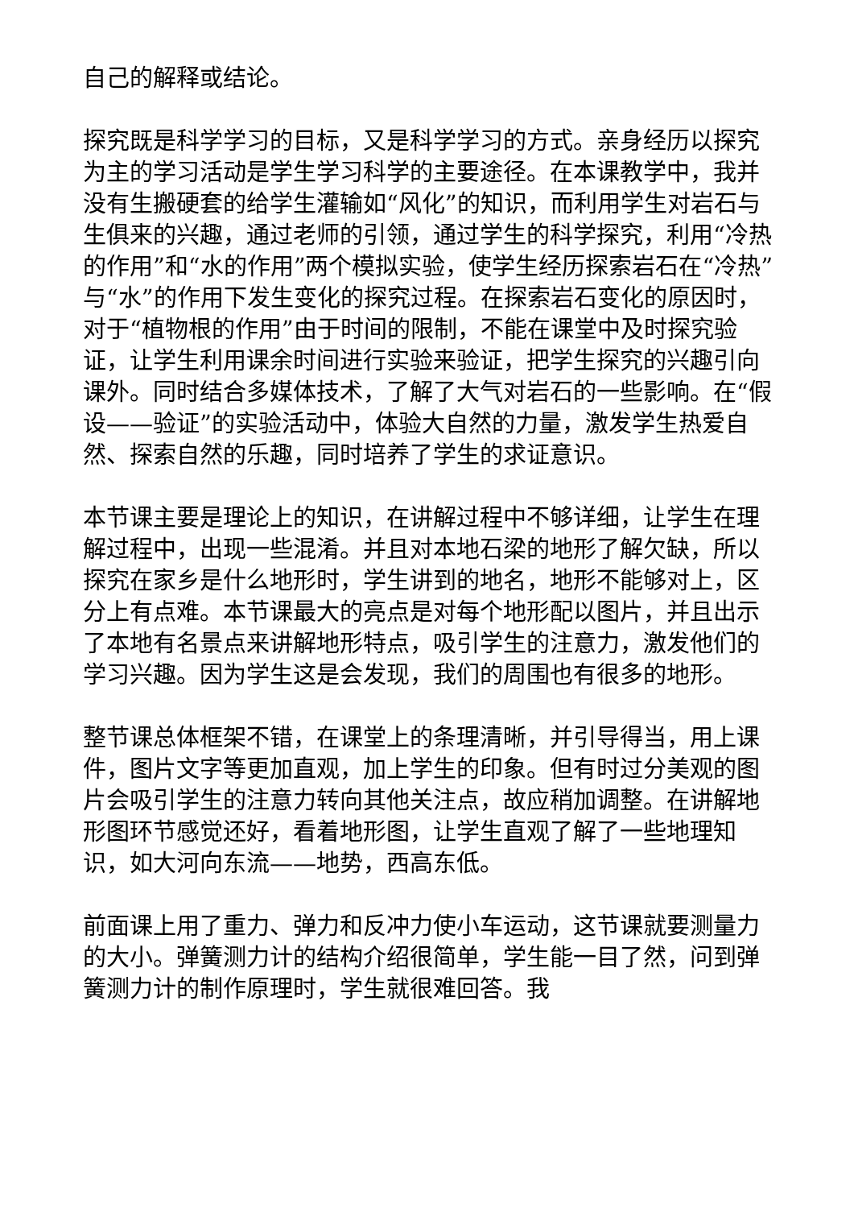自己的解释或结论。
探究既是科学学习的目标，又是科学学习的方式。亲身经历以探究为主的学习活动是学生学习科学的主要途径。在本课教学中，我并没有生搬硬套的给学生灌输如“风化”的知识，而利用学生对岩石与生俱来的兴趣，通过老师的引领，通过学生的科学探究，利用“冷热的作用”和“水的作用”两个模拟实验，使学生经历探索岩石在“冷热”与“水”的作用下发生变化的探究过程。在探索岩石变化的原因时，对于“植物根的作用”由于时间的限制，不能在课堂中及时探究验证，让学生利用课余时间进行实验来验证，把学生探究的兴趣引向课外。同时结合多媒体技术，了解了大气对岩石的一些影响。在“假设——验证”的实验活动中，体验大自然的力量，激发学生热爱自然、探索自然的乐趣，同时培养了学生的求证意识。
本节课主要是理论上的知识，在讲解过程中不够详细，让学生在理解过程中，出现一些混淆。并且对本地石梁的地形了解欠缺，所以探究在家乡是什么地形时，学生讲到的地名，地形不能够对上，区分上有点难。本节课最大的亮点是对每个地形配以图片，并且出示了本地有名景点来讲解地形特点，吸引学生的注意力，激发他们的学习兴趣。因为学生这是会发现，我们的周围也有很多的地形。
整节课总体框架不错，在课堂上的条理清晰，并引导得当，用上课件，图片文字等更加直观，加上学生的印象。但有时过分美观的图片会吸引学生的注意力转向其他关注点，故应稍加调整。在讲解地形图环节感觉还好，看着地形图，让学生直观了解了一些地理知识，如大河向东流——地势，西高东低。
前面课上用了重力、弹力和反冲力使小车运动，这节课就要测量力的大小。弹簧测力计的结构介绍很简单，学生能一目了然，问到弹簧测力计的制作原理时，学生就很难回答。我